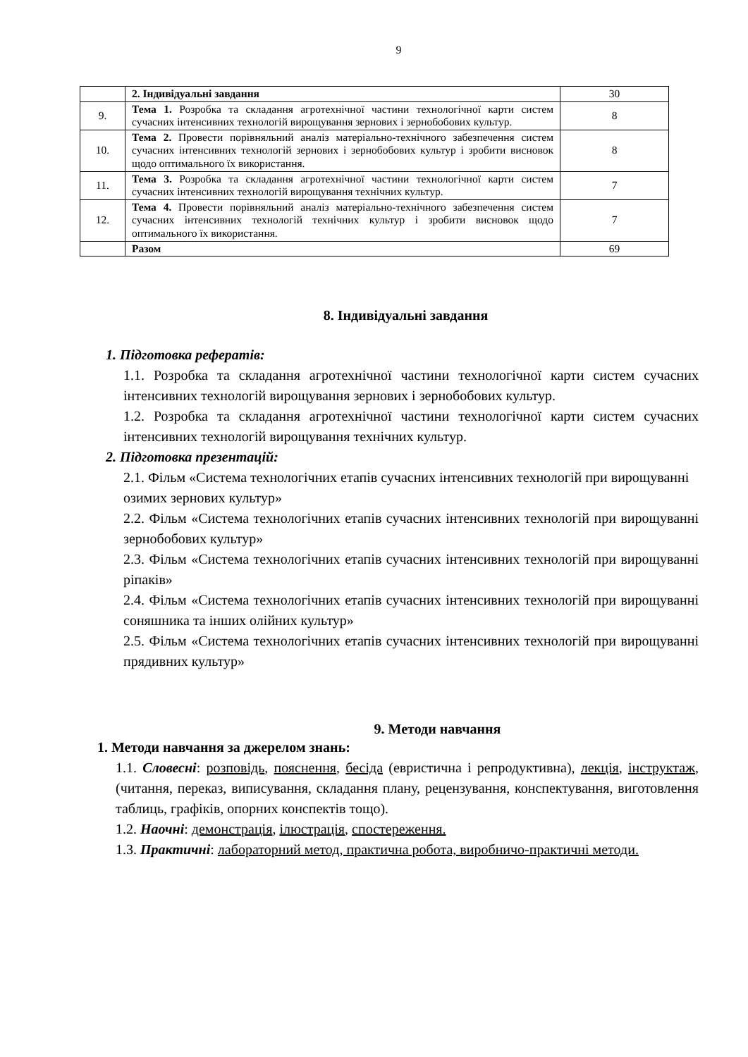9
| | 2. Індивідуальні завдання | 30 |
| 9. | Тема 1. Розробка та складання агротехнічної частини технологічної карти систем сучасних інтенсивних технологій вирощування зернових і зернобобових культур. | 8 |
| 10. | Тема 2. Провести порівняльний аналіз матеріально-технічного забезпечення систем сучасних інтенсивних технологій зернових і зернобобових культур і зробити висновок щодо оптимального їх використання. | 8 |
| 11. | Тема 3. Розробка та складання агротехнічної частини технологічної карти систем сучасних інтенсивних технологій вирощування технічних культур. | 7 |
| 12. | Тема 4. Провести порівняльний аналіз матеріально-технічного забезпечення систем сучасних інтенсивних технологій технічних культур і зробити висновок щодо оптимального їх використання. | 7 |
| | Разом | 69 |
8. Індивідуальні завдання
1. Підготовка рефератів:
1.1. Розробка та складання агротехнічної частини технологічної карти систем сучасних інтенсивних технологій вирощування зернових і зернобобових культур.
1.2. Розробка та складання агротехнічної частини технологічної карти систем сучасних інтенсивних технологій вирощування технічних культур.
2. Підготовка презентацій:
2.1. Фільм «Система технологічних етапів сучасних інтенсивних технологій при вирощуванні озимих зернових культур»
2.2. Фільм «Система технологічних етапів сучасних інтенсивних технологій при вирощуванні зернобобових культур»
2.3. Фільм «Система технологічних етапів сучасних інтенсивних технологій при вирощуванні ріпаків»
2.4. Фільм «Система технологічних етапів сучасних інтенсивних технологій при вирощуванні соняшника та інших олійних культур»
2.5. Фільм «Система технологічних етапів сучасних інтенсивних технологій при вирощуванні прядивних культур»
9. Методи навчання
1. Методи навчання за джерелом знань:
1.1. Словесні: розповідь, пояснення, бесіда (евристична і репродуктивна), лекція, інструктаж, (читання, переказ, виписування, складання плану, рецензування, конспектування, виготовлення таблиць, графіків, опорних конспектів тощо).
1.2. Наочні: демонстрація, ілюстрація, спостереження.
1.3. Практичні: лабораторний метод, практична робота, виробничо-практичні методи.